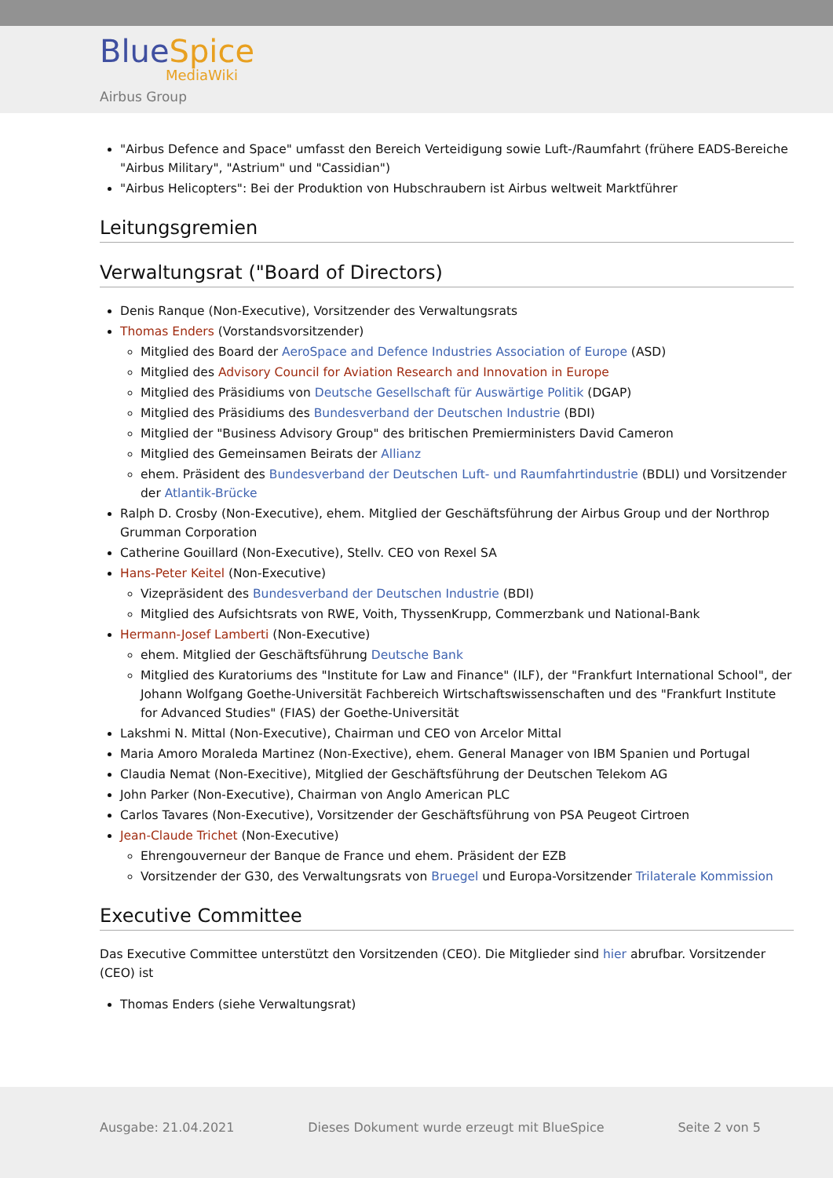BlueSpice
MediaWiki
Airbus Group
"Airbus Defence and Space" umfasst den Bereich Verteidigung sowie Luft-/Raumfahrt (frühere EADS-Bereiche "Airbus Military", "Astrium" und "Cassidian")
"Airbus Helicopters": Bei der Produktion von Hubschraubern ist Airbus weltweit Marktführer
Leitungsgremien
Verwaltungsrat ("Board of Directors)
Denis Ranque (Non-Executive), Vorsitzender des Verwaltungsrats
Thomas Enders (Vorstandsvorsitzender)
Mitglied des Board der AeroSpace and Defence Industries Association of Europe (ASD)
Mitglied des Advisory Council for Aviation Research and Innovation in Europe
Mitglied des Präsidiums von Deutsche Gesellschaft für Auswärtige Politik (DGAP)
Mitglied des Präsidiums des Bundesverband der Deutschen Industrie (BDI)
Mitglied der "Business Advisory Group" des britischen Premierministers David Cameron
Mitglied des Gemeinsamen Beirats der Allianz
ehem. Präsident des Bundesverband der Deutschen Luft- und Raumfahrtindustrie (BDLI) und Vorsitzender der Atlantik-Brücke
Ralph D. Crosby (Non-Executive), ehem. Mitglied der Geschäftsführung der Airbus Group und der Northrop Grumman Corporation
Catherine Gouillard (Non-Executive), Stellv. CEO von Rexel SA
Hans-Peter Keitel (Non-Executive)
Vizepräsident des Bundesverband der Deutschen Industrie (BDI)
Mitglied des Aufsichtsrats von RWE, Voith, ThyssenKrupp, Commerzbank und National-Bank
Hermann-Josef Lamberti (Non-Executive)
ehem. Mitglied der Geschäftsführung Deutsche Bank
Mitglied des Kuratoriums des "Institute for Law and Finance" (ILF), der "Frankfurt International School", der Johann Wolfgang Goethe-Universität Fachbereich Wirtschaftswissenschaften und des "Frankfurt Institute for Advanced Studies" (FIAS) der Goethe-Universität
Lakshmi N. Mittal (Non-Executive), Chairman und CEO von Arcelor Mittal
Maria Amoro Moraleda Martinez (Non-Exective), ehem. General Manager von IBM Spanien und Portugal
Claudia Nemat (Non-Execitive), Mitglied der Geschäftsführung der Deutschen Telekom AG
John Parker (Non-Executive), Chairman von Anglo American PLC
Carlos Tavares (Non-Executive), Vorsitzender der Geschäftsführung von PSA Peugeot Cirtroen
Jean-Claude Trichet (Non-Executive)
Ehrengouverneur der Banque de France und ehem. Präsident der EZB
Vorsitzender der G30, des Verwaltungsrats von Bruegel und Europa-Vorsitzender Trilaterale Kommission
Executive Committee
Das Executive Committee unterstützt den Vorsitzenden (CEO). Die Mitglieder sind hier abrufbar. Vorsitzender (CEO) ist
Thomas Enders (siehe Verwaltungsrat)
Ausgabe: 21.04.2021 Dieses Dokument wurde erzeugt mit BlueSpice Seite 2 von 5